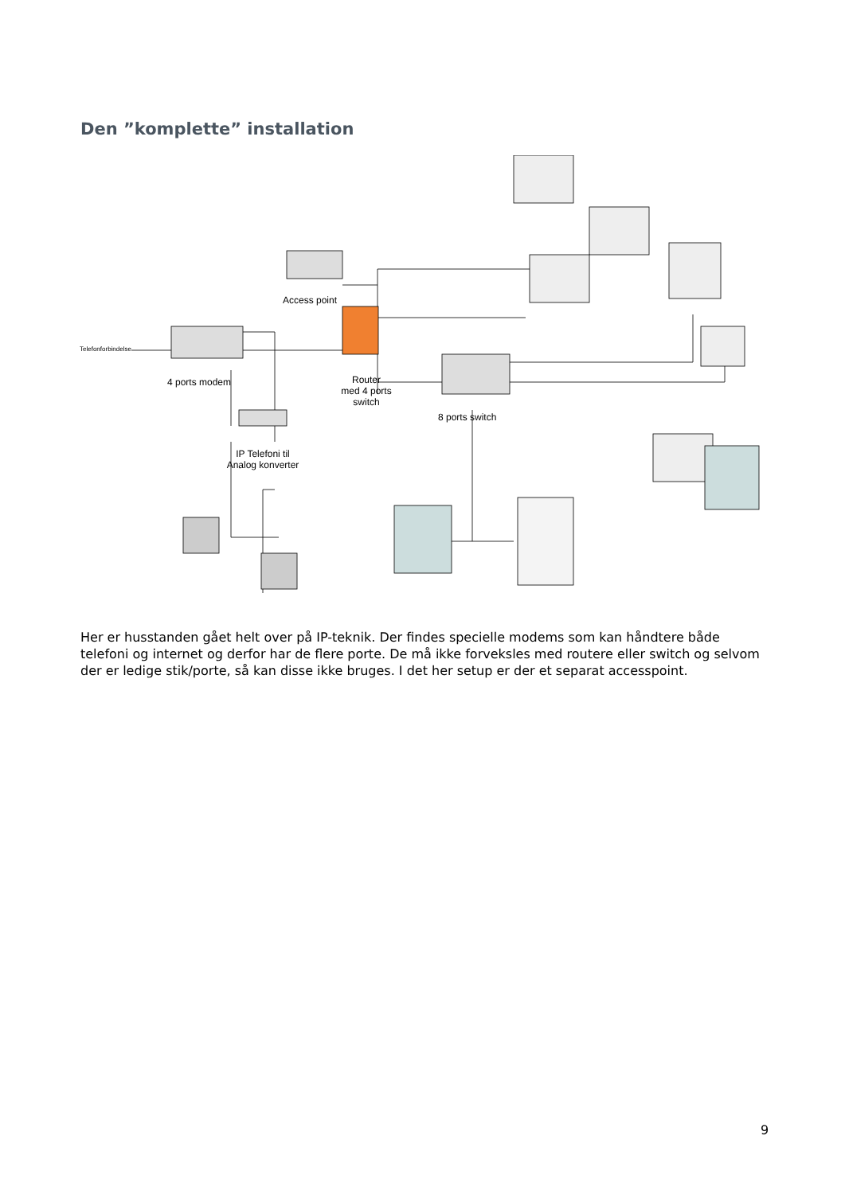Den ”komplette” installation
Telefonforbindelse
Access point
4 ports modem
Router
med 4 ports
switch
8 ports switch
IP Telefoni til
Analog konverter
Her er husstanden gået helt over på IP-teknik. Der findes specielle modems som kan håndtere både telefoni og internet og derfor har de flere porte. De må ikke forveksles med routere eller switch og selvom der er ledige stik/porte, så kan disse ikke bruges. I det her setup er der et separat accesspoint.
9